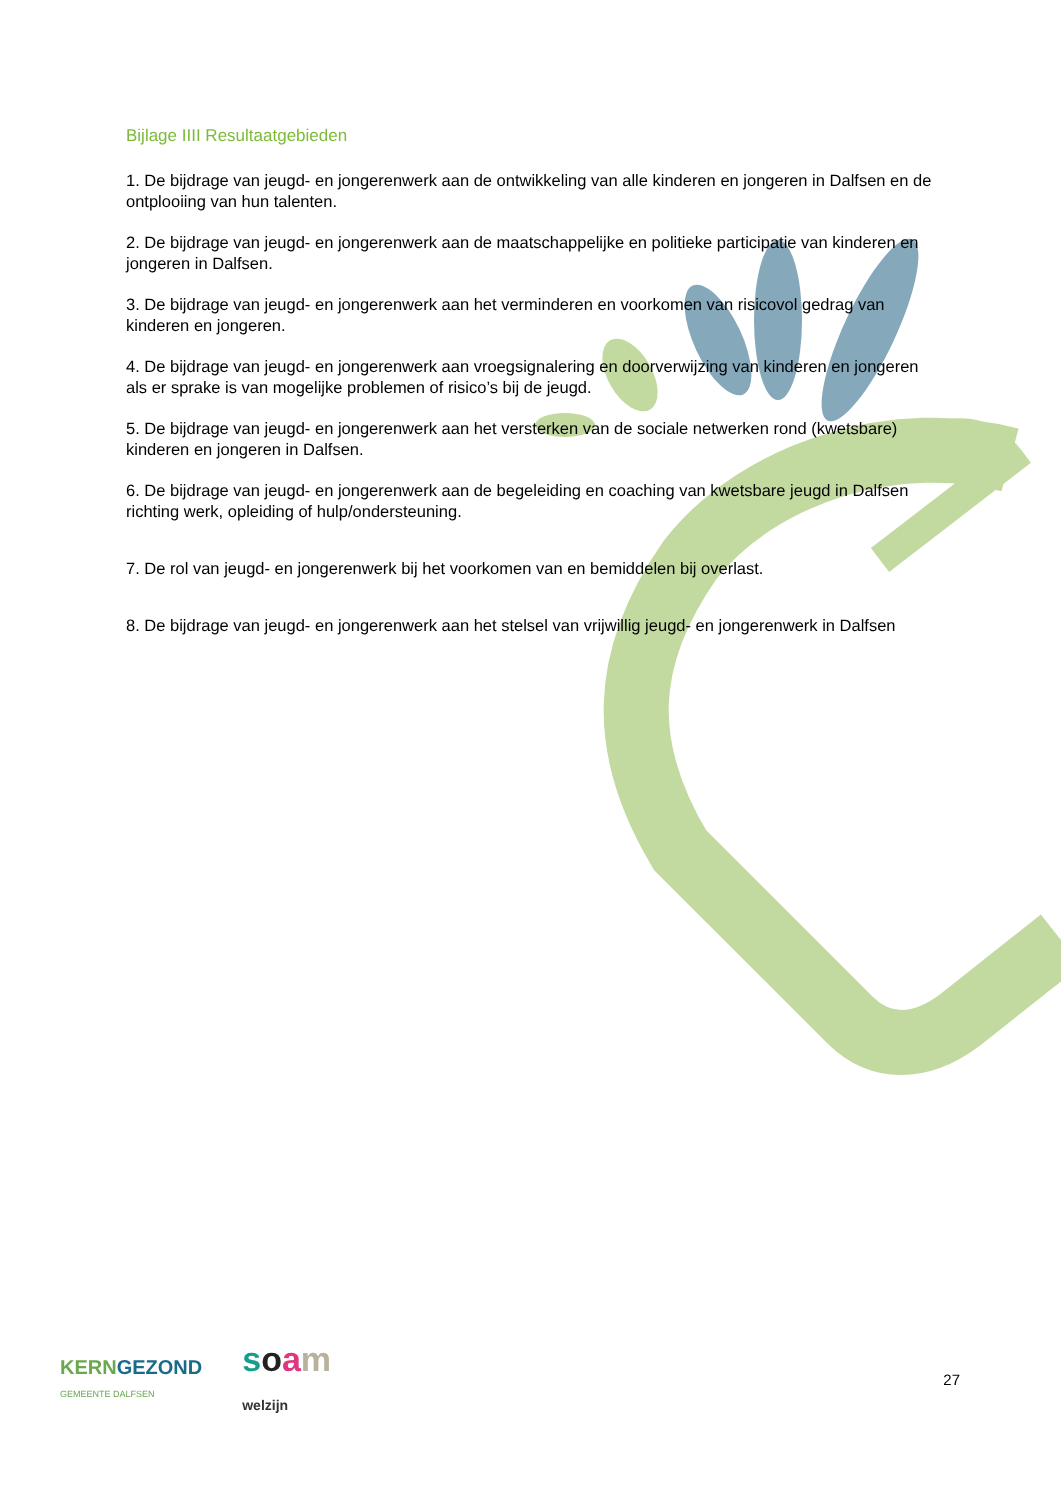Bijlage IIII Resultaatgebieden
1. De bijdrage van jeugd- en jongerenwerk aan de ontwikkeling van alle kinderen en jongeren in Dalfsen en de ontplooiing van hun talenten.
2. De bijdrage van jeugd- en jongerenwerk aan de maatschappelijke en politieke participatie van kinderen en jongeren in Dalfsen.
3. De bijdrage van jeugd- en jongerenwerk aan het verminderen en voorkomen van risicovol gedrag van kinderen en jongeren.
4. De bijdrage van jeugd- en jongerenwerk aan vroegsignalering en doorverwijzing van kinderen en jongeren als er sprake is van mogelijke problemen of risico’s bij de jeugd.
5. De bijdrage van jeugd- en jongerenwerk aan het versterken van de sociale netwerken rond (kwetsbare) kinderen en jongeren in Dalfsen.
6. De bijdrage van jeugd- en jongerenwerk aan de begeleiding en coaching van kwetsbare jeugd in Dalfsen richting werk, opleiding of hulp/ondersteuning.
7. De rol van jeugd- en jongerenwerk bij het voorkomen van en bemiddelen bij overlast.
8. De bijdrage van jeugd- en jongerenwerk aan het stelsel van vrijwillig jeugd- en jongerenwerk in Dalfsen
KERNGEZOND
GEMEENTE DALFSEN
soam
welzijn
27